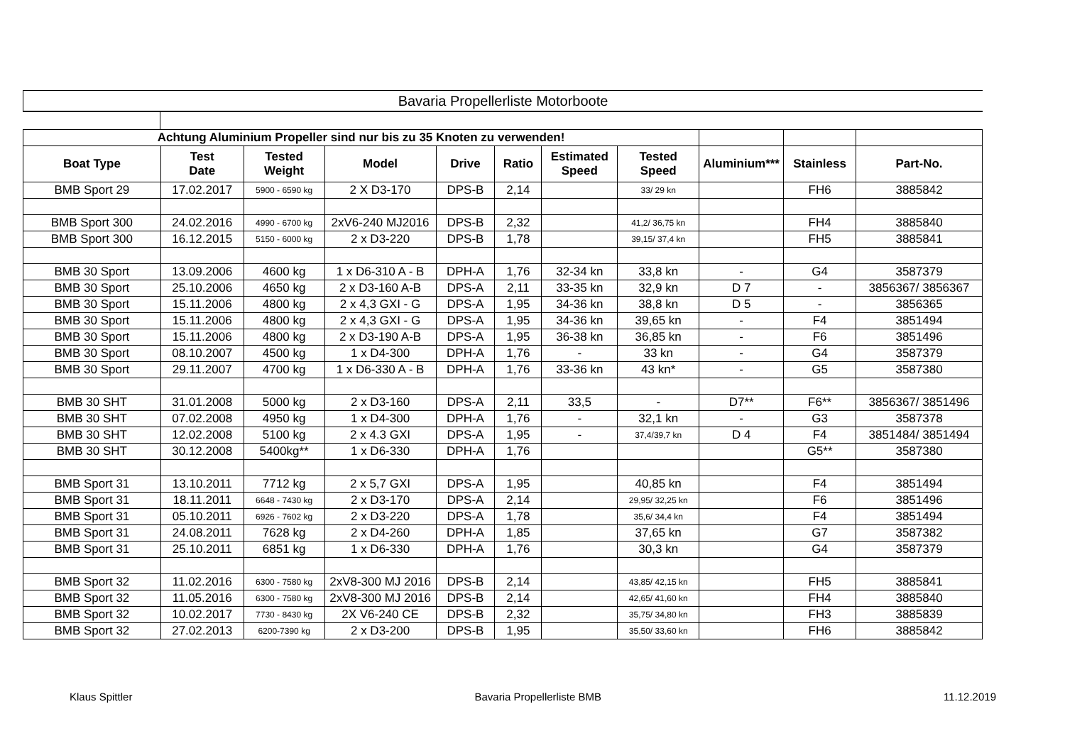Bavaria Propellerliste Motorboote
| Achtung Aluminium Propeller sind nur bis zu 35 Knoten zu verwenden! | | | | | | | | | | |
| Boat Type | Test Date | Tested Weight | Model | Drive | Ratio | Estimated Speed | Tested Speed | Aluminium*** | Stainless | Part-No. |
| BMB Sport 29 | 17.02.2017 | 5900 - 6590 kg | 2 X D3-170 | DPS-B | 2,14 | | 33/ 29 kn | | FH6 | 3885842 |
| BMB Sport 300 | 24.02.2016 | 4990 - 6700 kg | 2xV6-240 MJ2016 | DPS-B | 2,32 | | 41,2/ 36,75 kn | | FH4 | 3885840 |
| BMB Sport 300 | 16.12.2015 | 5150 - 6000 kg | 2 x D3-220 | DPS-B | 1,78 | | 39,15/ 37,4 kn | | FH5 | 3885841 |
| BMB 30 Sport | 13.09.2006 | 4600 kg | 1 x D6-310 A - B | DPH-A | 1,76 | 32-34 kn | 33,8 kn | - | G4 | 3587379 |
| BMB 30 Sport | 25.10.2006 | 4650 kg | 2 x D3-160 A-B | DPS-A | 2,11 | 33-35 kn | 32,9 kn | D 7 | - | 3856367/ 3856367 |
| BMB 30 Sport | 15.11.2006 | 4800 kg | 2 x 4,3 GXI - G | DPS-A | 1,95 | 34-36 kn | 38,8 kn | D 5 | - | 3856365 |
| BMB 30 Sport | 15.11.2006 | 4800 kg | 2 x 4,3 GXI - G | DPS-A | 1,95 | 34-36 kn | 39,65 kn | - | F4 | 3851494 |
| BMB 30 Sport | 15.11.2006 | 4800 kg | 2 x D3-190 A-B | DPS-A | 1,95 | 36-38 kn | 36,85 kn | - | F6 | 3851496 |
| BMB 30 Sport | 08.10.2007 | 4500 kg | 1 x D4-300 | DPH-A | 1,76 | - | 33 kn | - | G4 | 3587379 |
| BMB 30 Sport | 29.11.2007 | 4700 kg | 1 x D6-330 A - B | DPH-A | 1,76 | 33-36 kn | 43 kn* | - | G5 | 3587380 |
| BMB 30 SHT | 31.01.2008 | 5000 kg | 2 x D3-160 | DPS-A | 2,11 | 33,5 | - | D7** | F6** | 3856367/ 3851496 |
| BMB 30 SHT | 07.02.2008 | 4950 kg | 1 x D4-300 | DPH-A | 1,76 | - | 32,1 kn | - | G3 | 3587378 |
| BMB 30 SHT | 12.02.2008 | 5100 kg | 2 x 4.3 GXI | DPS-A | 1,95 | - | 37,4/39,7 kn | D 4 | F4 | 3851484/ 3851494 |
| BMB 30 SHT | 30.12.2008 | 5400kg** | 1 x D6-330 | DPH-A | 1,76 | | | | G5** | 3587380 |
| BMB Sport 31 | 13.10.2011 | 7712 kg | 2 x 5,7 GXI | DPS-A | 1,95 | | 40,85 kn | | F4 | 3851494 |
| BMB Sport 31 | 18.11.2011 | 6648 - 7430 kg | 2 x D3-170 | DPS-A | 2,14 | | 29,95/ 32,25 kn | | F6 | 3851496 |
| BMB Sport 31 | 05.10.2011 | 6926 - 7602 kg | 2 x D3-220 | DPS-A | 1,78 | | 35,6/ 34,4 kn | | F4 | 3851494 |
| BMB Sport 31 | 24.08.2011 | 7628 kg | 2 x D4-260 | DPH-A | 1,85 | | 37,65 kn | | G7 | 3587382 |
| BMB Sport 31 | 25.10.2011 | 6851 kg | 1 x D6-330 | DPH-A | 1,76 | | 30,3 kn | | G4 | 3587379 |
| BMB Sport 32 | 11.02.2016 | 6300 - 7580 kg | 2xV8-300 MJ 2016 | DPS-B | 2,14 | | 43,85/ 42,15 kn | | FH5 | 3885841 |
| BMB Sport 32 | 11.05.2016 | 6300 - 7580 kg | 2xV8-300 MJ 2016 | DPS-B | 2,14 | | 42,65/ 41,60 kn | | FH4 | 3885840 |
| BMB Sport 32 | 10.02.2017 | 7730 - 8430 kg | 2X V6-240 CE | DPS-B | 2,32 | | 35,75/ 34,80 kn | | FH3 | 3885839 |
| BMB Sport 32 | 27.02.2013 | 6200-7390 kg | 2 x D3-200 | DPS-B | 1,95 | | 35,50/ 33,60 kn | | FH6 | 3885842 |
Klaus Spittler Bavaria Propellerliste BMB 11.12.2019